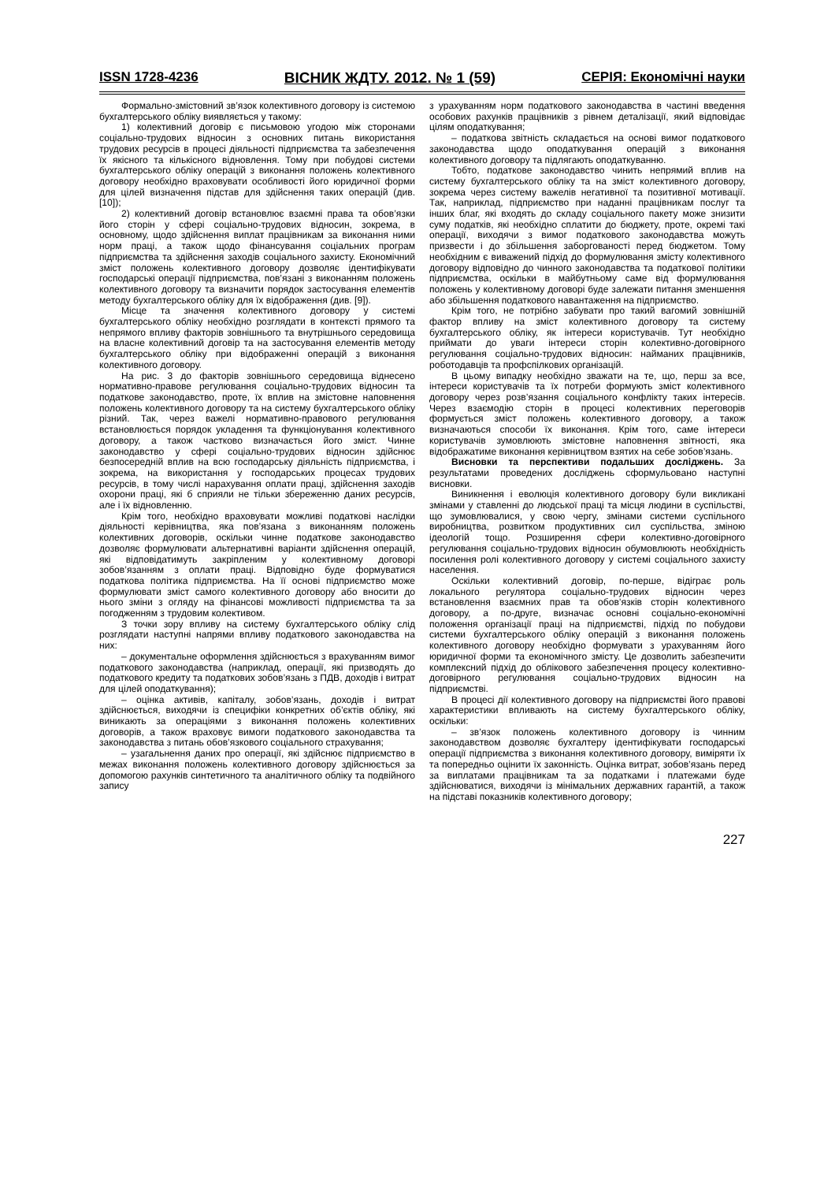ISSN 1728-4236 ВІСНИК ЖДТУ. 2012. № 1 (59) СЕРІЯ: Економічні науки
Формально-змістовний зв’язок колективного договору із системою бухгалтерського обліку виявляється у такому:
1) колективний договір є письмовою угодою між сторонами соціально-трудових відносин з основних питань використання трудових ресурсів в процесі діяльності підприємства та забезпечення їх якісного та кількісного відновлення. Тому при побудові системи бухгалтерського обліку операцій з виконання положень колективного договору необхідно враховувати особливості його юридичної форми для цілей визначення підстав для здійснення таких операцій (див. [10]);
2) колективний договір встановлює взаємні права та обов’язки його сторін у сфері соціально-трудових відносин, зокрема, в основному, щодо здійснення виплат працівникам за виконання ними норм праці, а також щодо фінансування соціальних програм підприємства та здійснення заходів соціального захисту. Економічний зміст положень колективного договору дозволяє ідентифікувати господарські операції підприємства, пов’язані з виконанням положень колективного договору та визначити порядок застосування елементів методу бухгалтерського обліку для їх відображення (див. [9]).
Місце та значення колективного договору у системі бухгалтерського обліку необхідно розглядати в контексті прямого та непрямого впливу факторів зовнішнього та внутрішнього середовища на власне колективний договір та на застосування елементів методу бухгалтерського обліку при відображенні операцій з виконання колективного договору.
На рис. 3 до факторів зовнішнього середовища віднесено нормативно-правове регулювання соціально-трудових відносин та податкове законодавство, проте, їх вплив на змістовне наповнення положень колективного договору та на систему бухгалтерського обліку різний. Так, через важелі нормативно-правового регулювання встановлюється порядок укладення та функціонування колективного договору, а також частково визначається його зміст. Чинне законодавство у сфері соціально-трудових відносин здійснює безпосередній вплив на всю господарську діяльність підприємства, і зокрема, на використання у господарських процесах трудових ресурсів, в тому числі нарахування оплати праці, здійснення заходів охорони праці, які б сприяли не тільки збереженню даних ресурсів, але і їх відновленню.
Крім того, необхідно враховувати можливі податкові наслідки діяльності керівництва, яка пов’язана з виконанням положень колективних договорів, оскільки чинне податкове законодавство дозволяє формулювати альтернативні варіанти здійснення операцій, які відповідатимуть закріпленим у колективному договорі зобов’язанням з оплати праці. Відповідно буде формуватися податкова політика підприємства. На її основі підприємство може формулювати зміст самого колективного договору або вносити до нього зміни з огляду на фінансові можливості підприємства та за погодженням з трудовим колективом.
З точки зору впливу на систему бухгалтерського обліку слід розглядати наступні напрями впливу податкового законодавства на них:
– документальне оформлення здійснюється з врахуванням вимог податкового законодавства (наприклад, операції, які призводять до податкового кредиту та податкових зобов’язань з ПДВ, доходів і витрат для цілей оподаткування);
– оцінка активів, капіталу, зобов’язань, доходів і витрат здійснюється, виходячи із специфіки конкретних об’єктів обліку, які виникають за операціями з виконання положень колективних договорів, а також враховує вимоги податкового законодавства та законодавства з питань обов’язкового соціального страхування;
– узагальнення даних про операції, які здійснює підприємство в межах виконання положень колективного договору здійснюється за допомогою рахунків синтетичного та аналітичного обліку та подвійного запису
з урахуванням норм податкового законодавства в частині введення особових рахунків працівників з рівнем деталізації, який відповідає цілям оподаткування;
– податкова звітність складається на основі вимог податкового законодавства щодо оподаткування операцій з виконання колективного договору та підлягають оподаткуванню.
Тобто, податкове законодавство чинить непрямий вплив на систему бухгалтерського обліку та на зміст колективного договору, зокрема через систему важелів негативної та позитивної мотивації. Так, наприклад, підприємство при наданні працівникам послуг та інших благ, які входять до складу соціального пакету може знизити суму податків, які необхідно сплатити до бюджету, проте, окремі такі операції, виходячи з вимог податкового законодавства можуть призвести і до збільшення заборгованості перед бюджетом. Тому необхідним є виважений підхід до формулювання змісту колективного договору відповідно до чинного законодавства та податкової політики підприємства, оскільки в майбутньому саме від формулювання положень у колективному договорі буде залежати питання зменшення або збільшення податкового навантаження на підприємство.
Крім того, не потрібно забувати про такий вагомий зовнішній фактор впливу на зміст колективного договору та систему бухгалтерського обліку, як інтереси користувачів. Тут необхідно приймати до уваги інтереси сторін колективно-договірного регулювання соціально-трудових відносин: найманих працівників, роботодавців та профспілкових організацій.
В цьому випадку необхідно зважати на те, що, перш за все, інтереси користувачів та їх потреби формують зміст колективного договору через розв’язання соціального конфлікту таких інтересів. Через взаємодію сторін в процесі колективних переговорів формується зміст положень колективного договору, а також визначаються способи їх виконання. Крім того, саме інтереси користувачів зумовлюють змістовне наповнення звітності, яка відображатиме виконання керівництвом взятих на себе зобов’язань.
Висновки та перспективи подальших досліджень. За результатами проведених досліджень сформульовано наступні висновки.
Виникнення і еволюція колективного договору були викликані змінами у ставленні до людської праці та місця людини в суспільстві, що зумовлювалися, у свою чергу, змінами системи суспільного виробництва, розвитком продуктивних сил суспільства, зміною ідеологій тощо. Розширення сфери колективно-договірного регулювання соціально-трудових відносин обумовлюють необхідність посилення ролі колективного договору у системі соціального захисту населення.
Оскільки колективний договір, по-перше, відіграє роль локального регулятора соціально-трудових відносин через встановлення взаємних прав та обов’язків сторін колективного договору, а по-друге, визначає основні соціально-економічні положення організації праці на підприємстві, підхід по побудови системи бухгалтерського обліку операцій з виконання положень колективного договору необхідно формувати з урахуванням його юридичної форми та економічного змісту. Це дозволить забезпечити комплексний підхід до облікового забезпечення процесу колективно-договірного регулювання соціально-трудових відносин на підприємстві.
В процесі дії колективного договору на підприємстві його правові характеристики впливають на систему бухгалтерського обліку, оскільки:
– зв’язок положень колективного договору із чинним законодавством дозволяє бухгалтеру ідентифікувати господарські операції підприємства з виконання колективного договору, виміряти їх та попередньо оцінити їх законність. Оцінка витрат, зобов’язань перед за виплатами працівникам та за податками і платежами буде здійснюватися, виходячи із мінімальних державних гарантій, а також на підставі показників колективного договору;
227